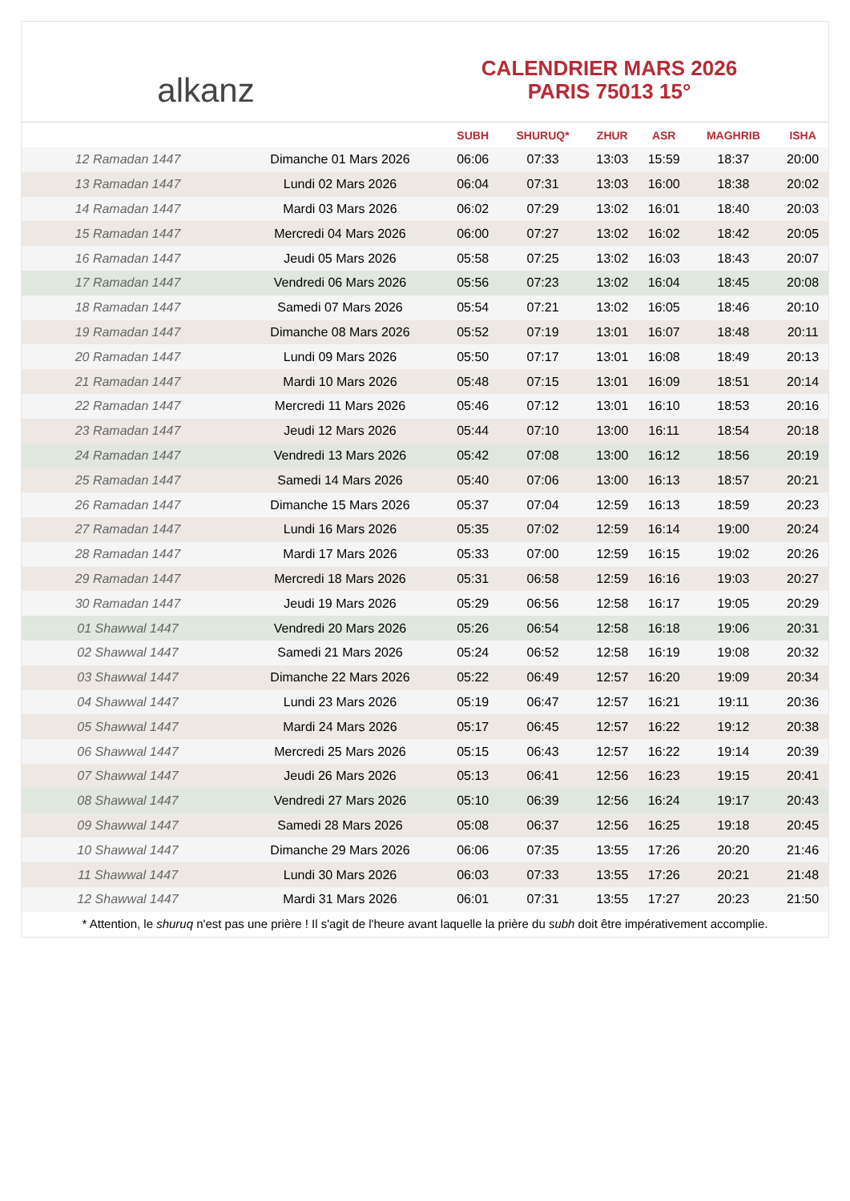alkanz
CALENDRIER MARS 2026
PARIS 75013 15°
| | | SUBH | SHURUQ* | ZHUR | ASR | MAGHRIB | ISHA |
| --- | --- | --- | --- | --- | --- | --- | --- |
| 12 Ramadan 1447 | Dimanche 01 Mars 2026 | 06:06 | 07:33 | 13:03 | 15:59 | 18:37 | 20:00 |
| 13 Ramadan 1447 | Lundi 02 Mars 2026 | 06:04 | 07:31 | 13:03 | 16:00 | 18:38 | 20:02 |
| 14 Ramadan 1447 | Mardi 03 Mars 2026 | 06:02 | 07:29 | 13:02 | 16:01 | 18:40 | 20:03 |
| 15 Ramadan 1447 | Mercredi 04 Mars 2026 | 06:00 | 07:27 | 13:02 | 16:02 | 18:42 | 20:05 |
| 16 Ramadan 1447 | Jeudi 05 Mars 2026 | 05:58 | 07:25 | 13:02 | 16:03 | 18:43 | 20:07 |
| 17 Ramadan 1447 | Vendredi 06 Mars 2026 | 05:56 | 07:23 | 13:02 | 16:04 | 18:45 | 20:08 |
| 18 Ramadan 1447 | Samedi 07 Mars 2026 | 05:54 | 07:21 | 13:02 | 16:05 | 18:46 | 20:10 |
| 19 Ramadan 1447 | Dimanche 08 Mars 2026 | 05:52 | 07:19 | 13:01 | 16:07 | 18:48 | 20:11 |
| 20 Ramadan 1447 | Lundi 09 Mars 2026 | 05:50 | 07:17 | 13:01 | 16:08 | 18:49 | 20:13 |
| 21 Ramadan 1447 | Mardi 10 Mars 2026 | 05:48 | 07:15 | 13:01 | 16:09 | 18:51 | 20:14 |
| 22 Ramadan 1447 | Mercredi 11 Mars 2026 | 05:46 | 07:12 | 13:01 | 16:10 | 18:53 | 20:16 |
| 23 Ramadan 1447 | Jeudi 12 Mars 2026 | 05:44 | 07:10 | 13:00 | 16:11 | 18:54 | 20:18 |
| 24 Ramadan 1447 | Vendredi 13 Mars 2026 | 05:42 | 07:08 | 13:00 | 16:12 | 18:56 | 20:19 |
| 25 Ramadan 1447 | Samedi 14 Mars 2026 | 05:40 | 07:06 | 13:00 | 16:13 | 18:57 | 20:21 |
| 26 Ramadan 1447 | Dimanche 15 Mars 2026 | 05:37 | 07:04 | 12:59 | 16:13 | 18:59 | 20:23 |
| 27 Ramadan 1447 | Lundi 16 Mars 2026 | 05:35 | 07:02 | 12:59 | 16:14 | 19:00 | 20:24 |
| 28 Ramadan 1447 | Mardi 17 Mars 2026 | 05:33 | 07:00 | 12:59 | 16:15 | 19:02 | 20:26 |
| 29 Ramadan 1447 | Mercredi 18 Mars 2026 | 05:31 | 06:58 | 12:59 | 16:16 | 19:03 | 20:27 |
| 30 Ramadan 1447 | Jeudi 19 Mars 2026 | 05:29 | 06:56 | 12:58 | 16:17 | 19:05 | 20:29 |
| 01 Shawwal 1447 | Vendredi 20 Mars 2026 | 05:26 | 06:54 | 12:58 | 16:18 | 19:06 | 20:31 |
| 02 Shawwal 1447 | Samedi 21 Mars 2026 | 05:24 | 06:52 | 12:58 | 16:19 | 19:08 | 20:32 |
| 03 Shawwal 1447 | Dimanche 22 Mars 2026 | 05:22 | 06:49 | 12:57 | 16:20 | 19:09 | 20:34 |
| 04 Shawwal 1447 | Lundi 23 Mars 2026 | 05:19 | 06:47 | 12:57 | 16:21 | 19:11 | 20:36 |
| 05 Shawwal 1447 | Mardi 24 Mars 2026 | 05:17 | 06:45 | 12:57 | 16:22 | 19:12 | 20:38 |
| 06 Shawwal 1447 | Mercredi 25 Mars 2026 | 05:15 | 06:43 | 12:57 | 16:22 | 19:14 | 20:39 |
| 07 Shawwal 1447 | Jeudi 26 Mars 2026 | 05:13 | 06:41 | 12:56 | 16:23 | 19:15 | 20:41 |
| 08 Shawwal 1447 | Vendredi 27 Mars 2026 | 05:10 | 06:39 | 12:56 | 16:24 | 19:17 | 20:43 |
| 09 Shawwal 1447 | Samedi 28 Mars 2026 | 05:08 | 06:37 | 12:56 | 16:25 | 19:18 | 20:45 |
| 10 Shawwal 1447 | Dimanche 29 Mars 2026 | 06:06 | 07:35 | 13:55 | 17:26 | 20:20 | 21:46 |
| 11 Shawwal 1447 | Lundi 30 Mars 2026 | 06:03 | 07:33 | 13:55 | 17:26 | 20:21 | 21:48 |
| 12 Shawwal 1447 | Mardi 31 Mars 2026 | 06:01 | 07:31 | 13:55 | 17:27 | 20:23 | 21:50 |
* Attention, le shuruq n'est pas une prière ! Il s'agit de l'heure avant laquelle la prière du subh doit être impérativement accomplie.